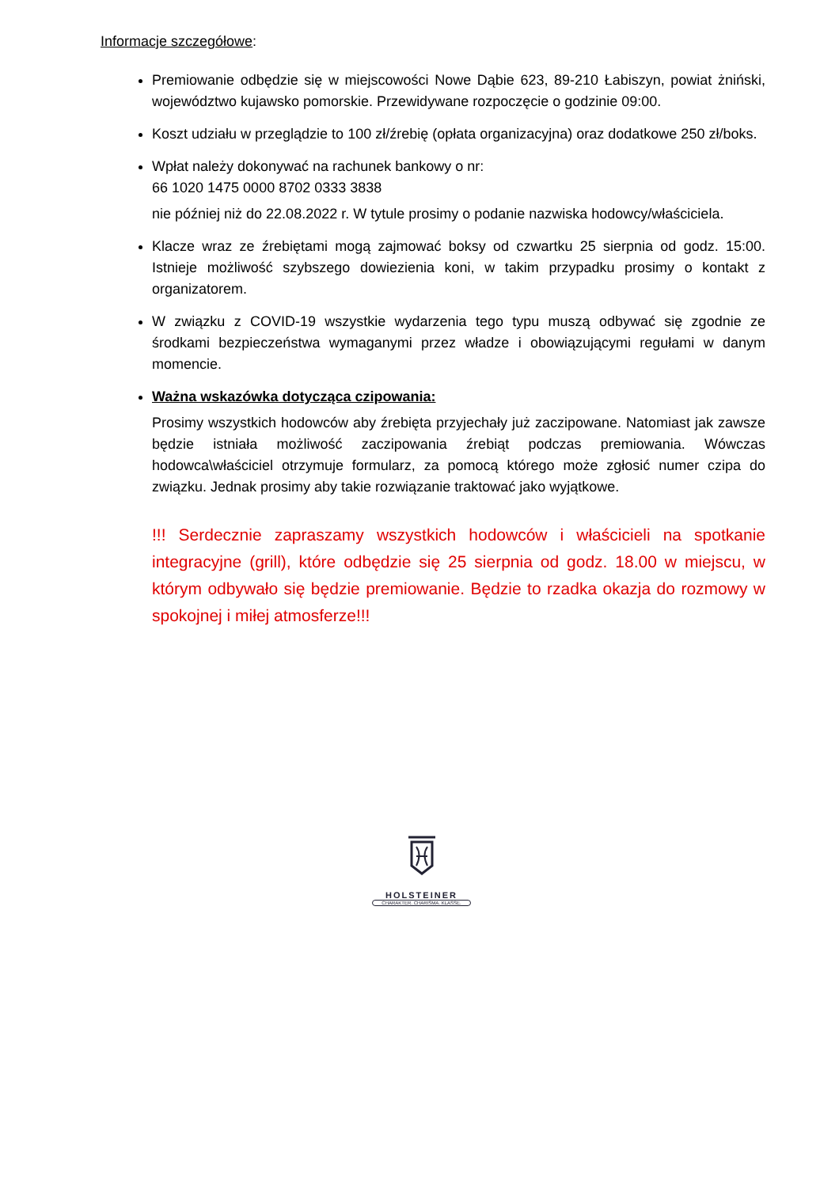Informacje szczegółowe:
Premiowanie odbędzie się w miejscowości Nowe Dąbie 623, 89-210 Łabiszyn, powiat żniński, województwo kujawsko pomorskie. Przewidywane rozpoczęcie o godzinie 09:00.
Koszt udziału w przeglądzie to 100 zł/źrebię (opłata organizacyjna) oraz dodatkowe 250 zł/boks.
Wpłat należy dokonywać na rachunek bankowy o nr:
66 1020 1475 0000 8702 0333 3838
nie później niż do 22.08.2022 r. W tytule prosimy o podanie nazwiska hodowcy/właściciela.
Klacze wraz ze źrebiętami mogą zajmować boksy od czwartku 25 sierpnia od godz. 15:00. Istnieje możliwość szybszego dowiezienia koni, w takim przypadku prosimy o kontakt z organizatorem.
W związku z COVID-19 wszystkie wydarzenia tego typu muszą odbywać się zgodnie ze środkami bezpieczeństwa wymaganymi przez władze i obowiązującymi regułami w danym momencie.
Ważna wskazówka dotycząca czipowania:
Prosimy wszystkich hodowców aby źrebięta przyjechały już zaczipowane. Natomiast jak zawsze będzie istniała możliwość zaczipowania źrebiąt podczas premiowania. Wówczas hodowca\właściciel otrzymuje formularz, za pomocą którego może zgłosić numer czipa do związku. Jednak prosimy aby takie rozwiązanie traktować jako wyjątkowe.
!!! Serdecznie zapraszamy wszystkich hodowców i właścicieli na spotkanie integracyjne (grill), które odbędzie się 25 sierpnia od godz. 18.00 w miejscu, w którym odbywało się będzie premiowanie. Będzie to rzadka okazja do rozmowy w spokojnej i miłej atmosferze!!!
HOLSTEINER
CHARAKTER. CHARISMA. KLASSE.